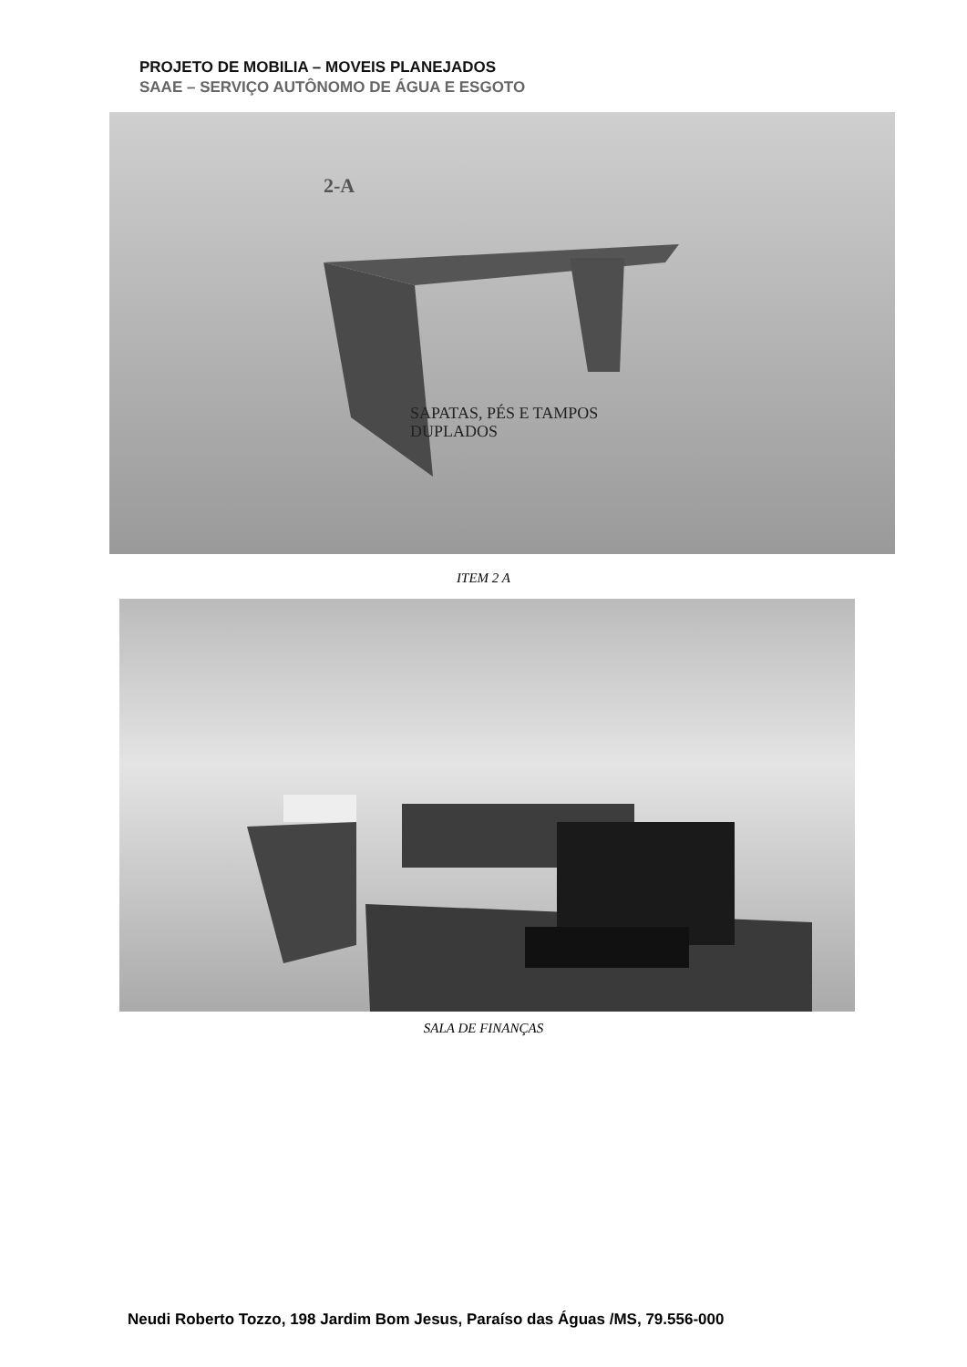PROJETO DE MOBILIA – MOVEIS PLANEJADOS
SAAE – SERVIÇO AUTÔNOMO DE ÁGUA E ESGOTO
2-A
SAPATAS, PÉS E TAMPOS
DUPLADOS
ITEM 2 A
SALA DE FINANÇAS
Neudi Roberto Tozzo, 198 Jardim Bom Jesus, Paraíso das Águas /MS, 79.556-000